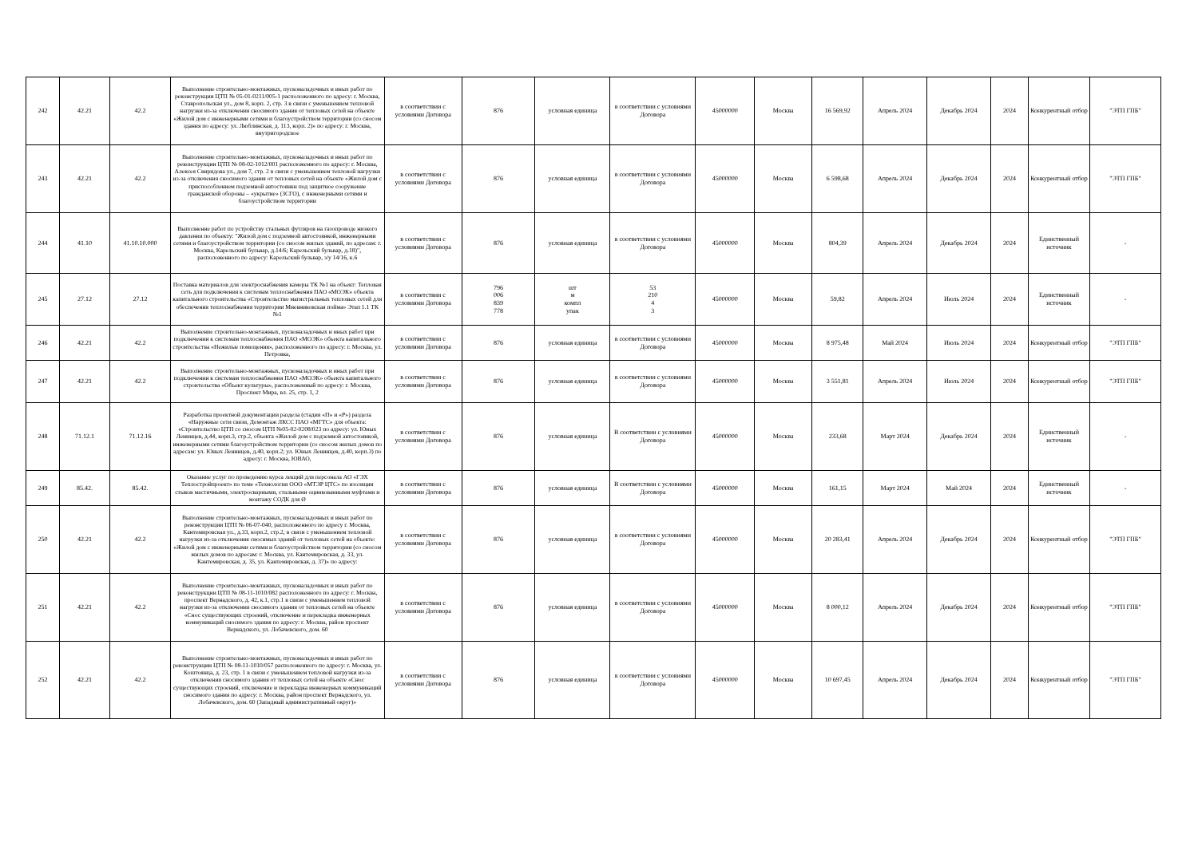| 242 | 42.21 | 42.2 | Выполнение строительно-монтажных, пусконаладочных и иных работ по реконструкции ЦТП № 05-01-0211/005-1 расположенного по адресу: г. Москва, Ставропольская ул., дом 8, корп. 2, стр. 3 в связи с уменьшением тепловой нагрузки из-за отключения сносимого здания от тепловых сетей на объекте «Жилой дом с инженерными сетями и благоустройством территории (со сносом здания по адресу: ул. Люблинская, д. 113, корп. 2)» по адресу: г. Москва, внутригородское | в соответствии с условиями Договора | 876 | условная единица | в соответствии с условиями Договора | 45000000 | Москва | 16 569,92 | Апрель 2024 | Декабрь 2024 | 2024 | Конкурентный отбор | "ЭТП ГПБ" |
| 243 | 42.21 | 42.2 | Выполнение строительно-монтажных, пусконаладочных и иных работ по реконструкции ЦТП № 08-02-1012/001 расположенного по адресу: г. Москва, Алексея Свиридова ул., дом 7, стр. 2 в связи с уменьшением тепловой нагрузки из-за отключения сносимого здания от тепловых сетей на объекте «Жилой дом с приспособлением подземной автостоянки под защитное сооружение гражданской обороны – «укрытие» (ЗСГО), с инженерными сетями и благоустройством территории | в соответствии с условиями Договора | 876 | условная единица | в соответствии с условиями Договора | 45000000 | Москва | 6 598,68 | Апрель 2024 | Декабрь 2024 | 2024 | Конкурентный отбор | "ЭТП ГПБ" |
| 244 | 41.10 | 41.10.10.000 | Выполнение работ по устройству стальных футляров на газопроводе низкого давления по объекту: "Жилой дом с подземной автостоянкой, инженерными сетями и благоустройством территории (со сносом жилых зданий, по адресам: г. Москва, Карельский бульвар, д.14/6; Карельский бульвар, д.18)", расположенного по адресу: Карельский бульвар, з/у 14/16, к.6 | в соответствии с условиями Договора | 876 | условная единица | в соответствии с условиями Договора | 45000000 | Москва | 804,39 | Апрель 2024 | Декабрь 2024 | 2024 | Единственный источник | - |
| 245 | 27.12 | 27.12 | Поставка материалов для электроснабжения камеры ТК №1 на объект: Тепловая сеть для подключения к системам теплоснабжения ПАО «МОЭК» объекта капитального строительства «Строительство магистральных тепловых сетей для обеспечения теплоснабжения территории Мневниковская пойма» Этап 1.1 ТК №1 | в соответствии с условиями Договора | 796 006 839 778 | шт м компл упак | 53 210 4 3 | 45000000 | Москва | 59,82 | Апрель 2024 | Июль 2024 | 2024 | Единственный источник | - |
| 246 | 42.21 | 42.2 | Выполнение строительно-монтажных, пусконаладочных и иных работ при подключении к системам теплоснабжения ПАО «МОЭК» объекта капитального строительства «Нежилые помещения», расположенного по адресу: г. Москва, ул. Петровка, | в соответствии с условиями Договора | 876 | условная единица | в соответствии с условиями Договора | 45000000 | Москва | 8 975,48 | Май 2024 | Июль 2024 | 2024 | Конкурентный отбор | "ЭТП ГПБ" |
| 247 | 42.21 | 42.2 | Выполнение строительно-монтажных, пусконаладочных и иных работ при подключении к системам теплоснабжения ПАО «МОЭК» объекта капитального строительства «Объект культуры», расположенный по адресу: г. Москва, Проспект Мира, вл. 25, стр. 1, 2 | в соответствии с условиями Договора | 876 | условная единица | в соответствии с условиями Договора | 45000000 | Москва | 3 551,81 | Апрель 2024 | Июль 2024 | 2024 | Конкурентный отбор | "ЭТП ГПБ" |
| 248 | 71.12.1 | 71.12.16 | Разработка проектной документации раздела (стадия «П» и «Р») раздела «Наружные сети связи, Демонтаж ЛКСС ПАО «МГТС» для объекта: «Строительство ЦТП со сносом ЦТП №05-02-0208/023 по адресу: ул. Юных Ленинцев, д.44, корп.3, стр.2, объекта «Жилой дом с подземной автостоянкой, инженерными сетями благоустройством территории (со сносом жилых домов по адресам: ул. Юных Ленинцев, д.40, корп.2; ул. Юных Ленинцев, д.40, корп.3) по адресу: г. Москва, ЮВАО, | в соответствии с условиями Договора | 876 | условная единица | В соответствии с условиями Договора | 45000000 | Москва | 233,68 | Март 2024 | Декабрь 2024 | 2024 | Единственный источник | - |
| 249 | 85.42. | 85.42. | Оказание услуг по проведению курса лекций для персонала АО «ГЭХ Теплостройпроект» по теме «Технология ООО «МТЭР ЦТС» по изоляции стыков мастичными, электросварными, стальными оцинкованными муфтами и монтажу СОДК для Ø | в соответствии с условиями Договора | 876 | условная единица | В соответствии с условиями Договора | 45000000 | Москва | 161,15 | Март 2024 | Май 2024 | 2024 | Единственный источник | - |
| 250 | 42.21 | 42.2 | Выполнение строительно-монтажных, пусконаладочных и иных работ по реконструкции ЦТП № 06-07-040, расположенного по адресу г. Москва, Кантемировская ул., д.33, корп.2, стр.2, в связи с уменьшением тепловой нагрузки из-за отключения сносимых зданий от тепловых сетей на объекте: «Жилой дом с инженерными сетями и благоустройством территории (со сносом жилых домов по адресам: г. Москва, ул. Кантемировская, д. 33, ул. Кантемировская, д. 35, ул. Кантемировская, д. 37)» по адресу: | в соответствии с условиями Договора | 876 | условная единица | в соответствии с условиями Договора | 45000000 | Москва | 20 283,41 | Апрель 2024 | Декабрь 2024 | 2024 | Конкурентный отбор | "ЭТП ГПБ" |
| 251 | 42.21 | 42.2 | Выполнение строительно-монтажных, пусконаладочных и иных работ по реконструкции ЦТП № 08-11-1010/082 расположенного по адресу: г. Москва, проспект Вернадского, д. 42, к.1, стр.1 в связи с уменьшением тепловой нагрузки из-за отключения сносимого здания от тепловых сетей на объекте «Снос существующих строений, отключение и перекладка инженерных коммуникаций сносимого здания по адресу: г. Москва, район проспект Вернадского, ул. Лобачевского, дом. 60 | в соответствии с условиями Договора | 876 | условная единица | в соответствии с условиями Договора | 45000000 | Москва | 8 000,12 | Апрель 2024 | Декабрь 2024 | 2024 | Конкурентный отбор | "ЭТП ГПБ" |
| 252 | 42.21 | 42.2 | Выполнение строительно-монтажных, пусконаладочных и иных работ по реконструкции ЦТП № 08-11-1010/057 расположенного по адресу: г. Москва, ул. Коштоянца, д. 23, стр. 1 в связи с уменьшением тепловой нагрузки из-за отключения сносимого здания от тепловых сетей на объекте «Снос существующих строений, отключение и перекладка инженерных коммуникаций сносимого здания по адресу: г. Москва, район проспект Вернадского, ул. Лобачевского, дом. 60 (Западный административный округ)» | в соответствии с условиями Договора | 876 | условная единица | в соответствии с условиями Договора | 45000000 | Москва | 10 697,45 | Апрель 2024 | Декабрь 2024 | 2024 | Конкурентный отбор | "ЭТП ГПБ" |